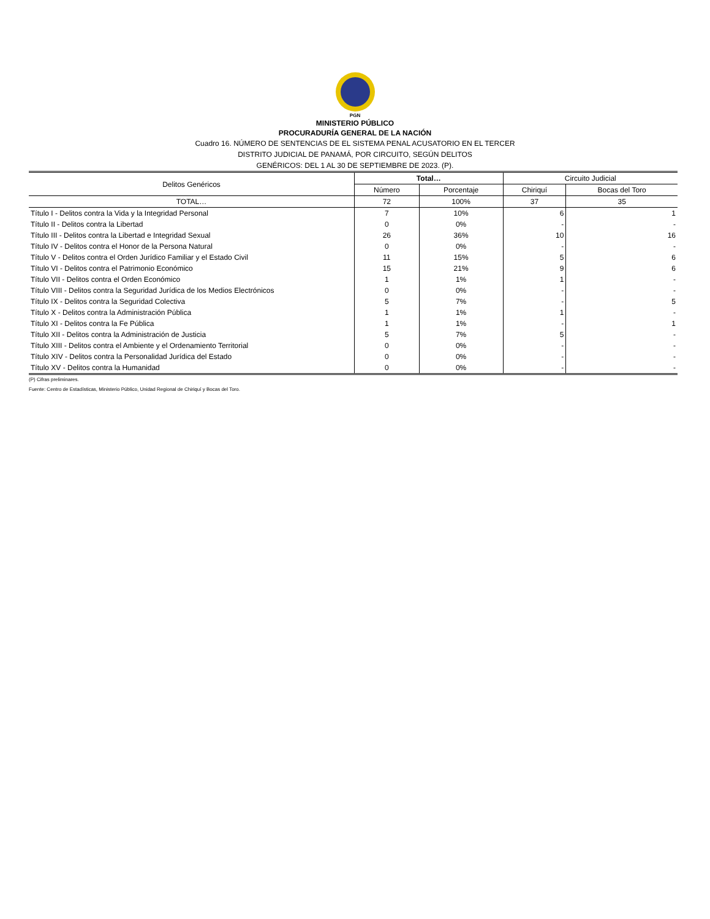PGN
MINISTERIO PÚBLICO
PROCURADURÍA GENERAL DE LA NACIÓN
Cuadro 16. NÚMERO DE SENTENCIAS DE EL SISTEMA PENAL ACUSATORIO EN EL TERCER
DISTRITO JUDICIAL DE PANAMÁ, POR CIRCUITO, SEGÚN DELITOS
GENÉRICOS: DEL 1 AL 30 DE SEPTIEMBRE DE 2023. (P).
| Delitos Genéricos | Total… | | Circuito Judicial | |
| --- | --- | --- | --- | --- |
| | Número | Porcentaje | Chiriquí | Bocas del Toro |
| TOTAL… | 72 | 100% | 37 | 35 |
| Título I - Delitos contra la Vida y la Integridad Personal | 7 | 10% | 6 | 1 |
| Título II - Delitos contra la Libertad | 0 | 0% | - | - |
| Título III - Delitos contra la Libertad e Integridad Sexual | 26 | 36% | 10 | 16 |
| Título IV - Delitos contra el Honor de la Persona Natural | 0 | 0% | - | - |
| Título V - Delitos contra el Orden Jurídico Familiar y el Estado Civil | 11 | 15% | 5 | 6 |
| Título VI - Delitos contra el Patrimonio Económico | 15 | 21% | 9 | 6 |
| Título VII - Delitos contra el Orden Económico | 1 | 1% | 1 | - |
| Título VIII - Delitos contra la Seguridad Jurídica de los Medios Electrónicos | 0 | 0% | - | - |
| Título IX - Delitos contra la Seguridad Colectiva | 5 | 7% | - | 5 |
| Título X - Delitos contra la Administración Pública | 1 | 1% | 1 | - |
| Título XI - Delitos contra la Fe Pública | 1 | 1% | - | 1 |
| Título XII - Delitos contra la Administración de Justicia | 5 | 7% | 5 | - |
| Título XIII - Delitos contra el Ambiente y el Ordenamiento Territorial | 0 | 0% | - | - |
| Título XIV - Delitos contra la Personalidad Jurídica del Estado | 0 | 0% | - | - |
| Título XV - Delitos contra la Humanidad | 0 | 0% | - | - |
(P) Cifras preliminares.
Fuente: Centro de Estadísticas, Ministerio Público, Unidad Regional de Chiriquí y Bocas del Toro.